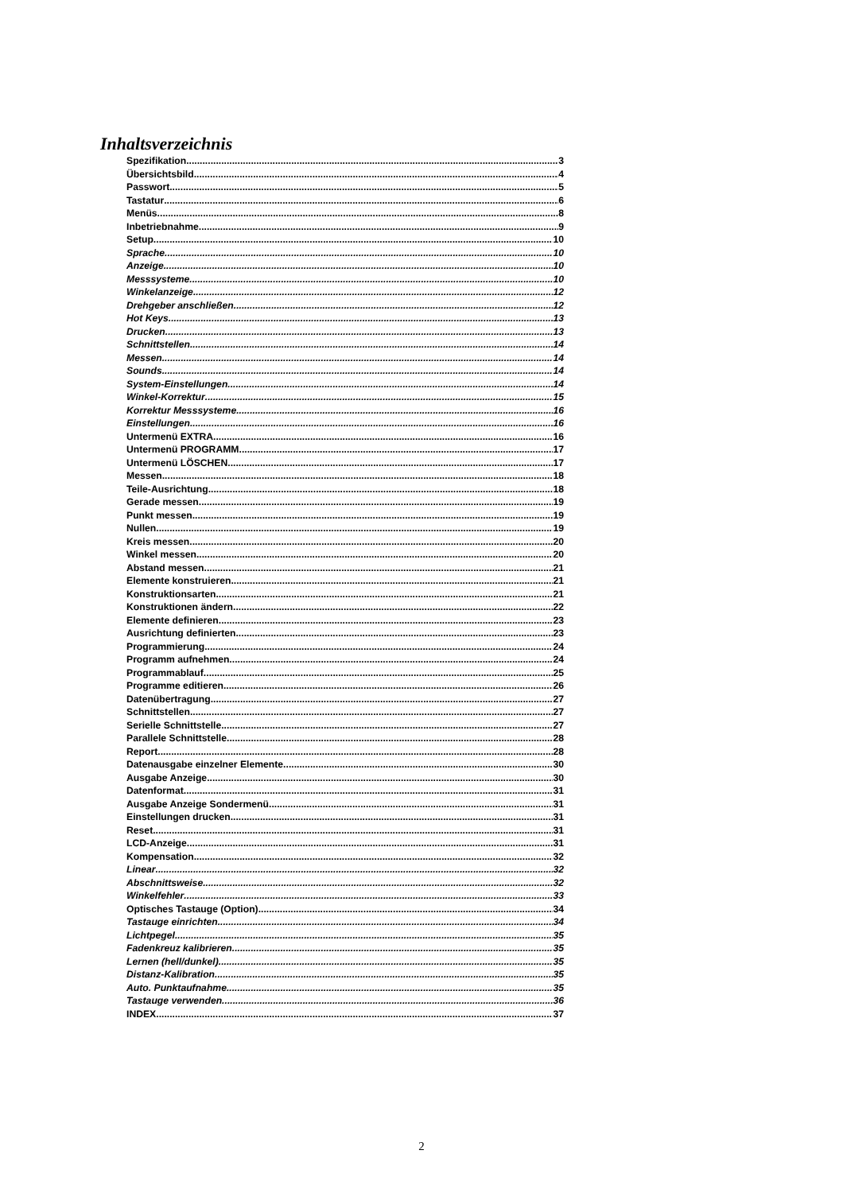Inhaltsverzeichnis
Spezifikation 3
Übersichtsbild 4
Passwort 5
Tastatur 6
Menüs 8
Inbetriebnahme 9
Setup 10
Sprache 10
Anzeige 10
Messsysteme 10
Winkelanzeige 12
Drehgeber anschließen 12
Hot Keys 13
Drucken 13
Schnittstellen 14
Messen 14
Sounds 14
System-Einstellungen 14
Winkel-Korrektur 15
Korrektur Messsysteme 16
Einstellungen 16
Untermenü EXTRA 16
Untermenü PROGRAMM 17
Untermenü LÖSCHEN 17
Messen 18
Teile-Ausrichtung 18
Gerade messen 19
Punkt messen 19
Nullen 19
Kreis messen 20
Winkel messen 20
Abstand messen 21
Elemente konstruieren 21
Konstruktionsarten 21
Konstruktionen ändern 22
Elemente definieren 23
Ausrichtung definierten 23
Programmierung 24
Programm aufnehmen 24
Programmablauf 25
Programme editieren 26
Datenübertragung 27
Schnittstellen 27
Serielle Schnittstelle 27
Parallele Schnittstelle 28
Report 28
Datenausgabe einzelner Elemente 30
Ausgabe Anzeige 30
Datenformat 31
Ausgabe Anzeige Sondermenü 31
Einstellungen drucken 31
Reset 31
LCD-Anzeige 31
Kompensation 32
Linear 32
Abschnittsweise 32
Winkelfehler 33
Optisches Tastauge (Option) 34
Tastauge einrichten 34
Lichtpegel 35
Fadenkreuz kalibrieren 35
Lernen (hell/dunkel) 35
Distanz-Kalibration 35
Auto. Punktaufnahme 35
Tastauge verwenden 36
INDEX 37
2